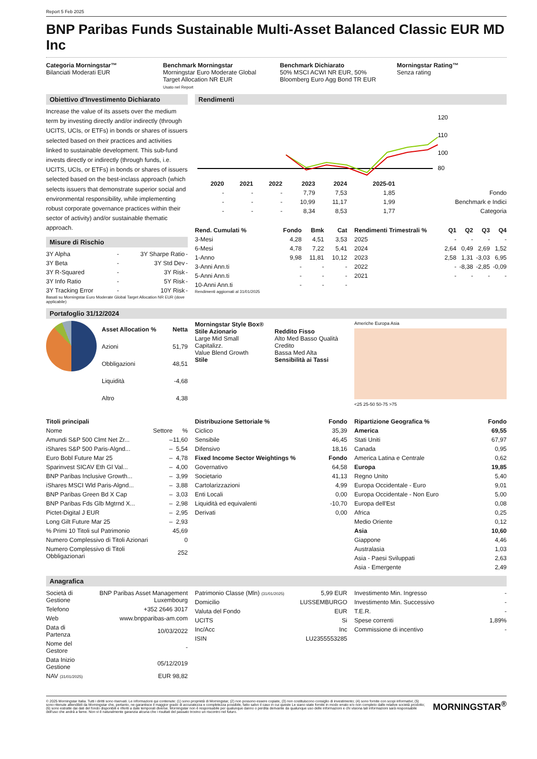Report 5 Feb 2025
BNP Paribas Funds Sustainable Multi-Asset Balanced Classic EUR MD Inc
Categoria Morningstar™
Bilanciati Moderati EUR
Benchmark Morningstar
Morningstar Euro Moderate Global Target Allocation NR EUR
Usato nel Report
Benchmark Dichiarato
50% MSCI ACWI NR EUR, 50% Bloomberg Euro Agg Bond TR EUR
Morningstar Rating™
Senza rating
Obiettivo d'Investimento Dichiarato
Increase the value of its assets over the medium term by investing directly and/or indirectly (through UCITS, UCIs, or ETFs) in bonds or shares of issuers selected based on their practices and activities linked to sustainable development. This sub-fund invests directly or indirectly (through funds, i.e. UCITS, UCIs, or ETFs) in bonds or shares of issuers selected based on the best-inclass approach (which selects issuers that demonstrate superior social and environmental responsibility, while implementing robust corporate governance practices within their sector of activity) and/or sustainable thematic approach.
Misure di Rischio
| 3Y Alpha | - | 3Y Sharpe Ratio | - |
| 3Y Beta | - | 3Y Std Dev | - |
| 3Y R-Squared | - | 3Y Risk | - |
| 3Y Info Ratio | - | 5Y Risk | - |
| 3Y Tracking Error | - | 10Y Risk | - |
Basati su Morningstar Euro Moderate Global Target Allocation NR EUR (dove applicabile)
Rendimenti
120
110
100
80
| | 2020 | 2021 | 2022 | 2023 | 2024 | 2025-01 | |
| --- | --- | --- | --- | --- | --- | --- | --- |
| | - | - | - | 7,79 | 7,53 | 1,85 | Fondo |
| | - | - | - | 10,99 | 11,17 | 1,99 | Benchmark e Indici |
| | - | - | - | 8,34 | 8,53 | 1,77 | Categoria |
| Rend. Cumulati % | Fondo | Bmk | Cat |
| --- | --- | --- | --- |
| 3-Mesi | 4,28 | 4,51 | 3,53 |
| 6-Mesi | 4,78 | 7,22 | 5,41 |
| 1-Anno | 9,98 | 11,81 | 10,12 |
| 3-Anni Ann.ti | - | - | - |
| 5-Anni Ann.ti | - | - | - |
| 10-Anni Ann.ti | - | - | - |
Rendimenti aggiornati al 31/01/2025
| Rendimenti Trimestrali % | Q1 | Q2 | Q3 | Q4 |
| --- | --- | --- | --- | --- |
| 2025 | - | - | - | - |
| 2024 | 2,64 | 0,49 | 2,69 | 1,52 |
| 2023 | 2,58 | 1,31 | -3,03 | 6,95 |
| 2022 | - | -8,38 | -2,85 | -0,09 |
| 2021 | - | - | - | - |
Portafoglio 31/12/2024
| Asset Allocation % | Netta |
| --- | --- |
| Azioni | 51,79 |
| Obbligazioni | 48,51 |
| Liquidità | -4,68 |
| Altro | 4,38 |
Morningstar Style Box®
Stile Azionario
Large Mid Small Capitalizz.
Value Blend Growth
Stile
Reddito Fisso
Alto Med Basso Qualità Credito
Bassa Med Alta
Sensibilità ai Tassi
Americhe Europa Asia
<25 25-50 50-75 >75
| Titoli principali | | |
| --- | --- | --- |
| Nome | Settore | % |
| Amundi S&P 500 Clmt Net Zr... | – | 11,60 |
| iShares S&P 500 Paris-Algnd... | – | 5,54 |
| Euro Bobl Future Mar 25 | – | 4,78 |
| Sparinvest SICAV Eth Gl Val... | – | 4,00 |
| BNP Paribas Inclusive Growth... | – | 3,99 |
| iShares MSCI Wld Paris-Algnd... | – | 3,88 |
| BNP Paribas Green Bd X Cap | – | 3,03 |
| BNP Paribas Fds Glb Mgtrnd X... | – | 2,98 |
| Pictet-Digital J EUR | – | 2,95 |
| Long Gilt Future Mar 25 | – | 2,93 |
| % Primi 10 Titoli sul Patrimonio | | 45,69 |
| Numero Complessivo di Titoli Azionari | | 0 |
| Numero Complessivo di Titoli Obbligazionari | | 252 |
| Distribuzione Settoriale % | Fondo |
| --- | --- |
| Ciclico | 35,39 |
| Sensibile | 46,45 |
| Difensivo | 18,16 |
| Fixed Income Sector Weightings % | Fondo |
| Governativo | 64,58 |
| Societario | 41,13 |
| Cartolarizzazioni | 4,99 |
| Enti Locali | 0,00 |
| Liquidità ed equivalenti | -10,70 |
| Derivati | 0,00 |
| Ripartizione Geografica % | Fondo |
| --- | --- |
| America | 69,55 |
| Stati Uniti | 67,97 |
| Canada | 0,95 |
| America Latina e Centrale | 0,62 |
| Europa | 19,85 |
| Regno Unito | 5,40 |
| Europa Occidentale - Euro | 9,01 |
| Europa Occidentale - Non Euro | 5,00 |
| Europa dell'Est | 0,08 |
| Africa | 0,25 |
| Medio Oriente | 0,12 |
| Asia | 10,60 |
| Giappone | 4,46 |
| Australasia | 1,03 |
| Asia - Paesi Sviluppati | 2,63 |
| Asia - Emergente | 2,49 |
Anagrafica
| Società di Gestione | BNP Paribas Asset Management Luxembourg |
| Telefono | +352 2646 3017 |
| Web | www.bnpparibas-am.com |
| Data di Partenza | 10/03/2022 |
| Nome del Gestore | - |
| Data Inizio Gestione | 05/12/2019 |
| NAV (31/01/2025) | EUR 98,82 |
| Patrimonio Classe (Mln) (31/01/2025) | 5,99 EUR |
| Domicilio | LUSSEMBURGO |
| Valuta del Fondo | EUR |
| UCITS | Si |
| Inc/Acc | Inc |
| ISIN | LU2355553285 |
| Investimento Min. Ingresso | - |
| Investimento Min. Successivo | - |
| T.E.R. | - |
| Spese correnti | 1,89% |
| Commissione di incentivo | - |
© 2025 Morningstar Italia. Tutti i diritti sono riservati. Le informazioni qui contenute: (1) sono proprietà di Morningstar, (2) non possono essere copiate, (3) non costituiscono consiglio di investimento; (4) sono fornite con scopi informativi; (5) sono ritenute attendibili da Morningstar che, pertanto, ne garantisce il maggior grado di accuratezza e completezza possibile, fatto salvo il caso in cui queste Le siano state fornite in modo errato e/o non completo dalle relative società prodotto; (6) sono estratte dai dati del fondo disponibili e riferiti a date temporali diverse. Morningstar non è responsabile per qualunque danno o perdita derivante da qualunque uso delle informazioni e chi visiona tali informazioni sarà responsabile dell'uso che andrà a farne. Non vi è naturalmente garanzia alcuna che i risultati del passato trovino un riscontro nel futuro.
MORNINGSTAR<sup>®</sup>